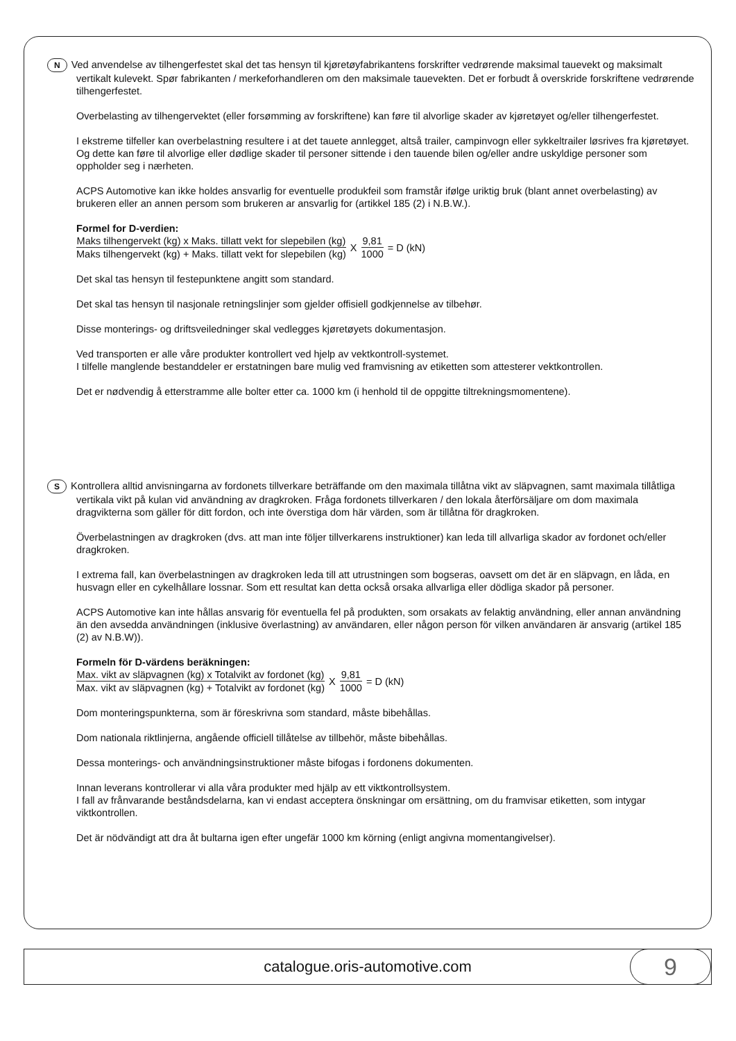N Ved anvendelse av tilhengerfestet skal det tas hensyn til kjøretøyfabrikantens forskrifter vedrørende maksimal tauevekt og maksimalt vertikalt kulevekt. Spør fabrikanten / merkeforhandleren om den maksimale tauevekten. Det er forbudt å overskride forskriftene vedrørende tilhengerfestet.
Overbelasting av tilhengervektet (eller forsømming av forskriftene) kan føre til alvorlige skader av kjøretøyet og/eller tilhengerfestet.
I ekstreme tilfeller kan overbelastning resultere i at det tauete annlegget, altså trailer, campinvogn eller sykkeltrailer løsrives fra kjøretøyet. Og dette kan føre til alvorlige eller dødlige skader til personer sittende i den tauende bilen og/eller andre uskyldige personer som oppholder seg i nærheten.
ACPS Automotive kan ikke holdes ansvarlig for eventuelle produkfeil som framstår ifølge uriktig bruk (blant annet overbelasting) av brukeren eller an annen persom som brukeren ar ansvarlig for (artikkel 185 (2) i N.B.W.).
Formel for D-verdien:
Maks tilhengervekt (kg) x Maks. tillatt vekt for slepebilen (kg) Maks tilhengervekt (kg) + Maks. tillatt vekt for slepebilen (kg) X 9,81 1000 = D (kN)
Det skal tas hensyn til festepunktene angitt som standard.
Det skal tas hensyn til nasjonale retningslinjer som gjelder offisiell godkjennelse av tilbehør.
Disse monterings- og driftsveiledninger skal vedlegges kjøretøyets dokumentasjon.
Ved transporten er alle våre produkter kontrollert ved hjelp av vektkontroll-systemet.
I tilfelle manglende bestanddeler er erstatningen bare mulig ved framvisning av etiketten som attesterer vektkontrollen.
Det er nødvendig å etterstramme alle bolter etter ca. 1000 km (i henhold til de oppgitte tiltrekningsmomentene).
S Kontrollera alltid anvisningarna av fordonets tillverkare beträffande om den maximala tillåtna vikt av släpvagnen, samt maximala tillåtliga vertikala vikt på kulan vid användning av dragkroken. Fråga fordonets tillverkaren / den lokala återförsäljare om dom maximala dragvikterna som gäller för ditt fordon, och inte överstiga dom här värden, som är tillåtna för dragkroken.
Överbelastningen av dragkroken (dvs. att man inte följer tillverkarens instruktioner) kan leda till allvarliga skador av fordonet och/eller dragkroken.
I extrema fall, kan överbelastningen av dragkroken leda till att utrustningen som bogseras, oavsett om det är en släpvagn, en låda, en husvagn eller en cykelhållare lossnar. Som ett resultat kan detta också orsaka allvarliga eller dödliga skador på personer.
ACPS Automotive kan inte hållas ansvarig för eventuella fel på produkten, som orsakats av felaktig användning, eller annan användning än den avsedda användningen (inklusive överlastning) av användaren, eller någon person för vilken användaren är ansvarig (artikel 185 (2) av N.B.W)).
Formeln för D-värdens beräkningen:
Max. vikt av släpvagnen (kg) x Totalvikt av fordonet (kg) Max. vikt av släpvagnen (kg) + Totalvikt av fordonet (kg) X 9,81 1000 = D (kN)
Dom monteringspunkterna, som är föreskrivna som standard, måste bibehållas.
Dom nationala riktlinjerna, angående officiell tillåtelse av tillbehör, måste bibehållas.
Dessa monterings- och användningsinstruktioner måste bifogas i fordonens dokumenten.
Innan leverans kontrollerar vi alla våra produkter med hjälp av ett viktkontrollsystem.
I fall av frånvarande beståndsdelarna, kan vi endast acceptera önskningar om ersättning, om du framvisar etiketten, som intygar viktkontrollen.
Det är nödvändigt att dra åt bultarna igen efter ungefär 1000 km körning (enligt angivna momentangivelser).
catalogue.oris-automotive.com
9